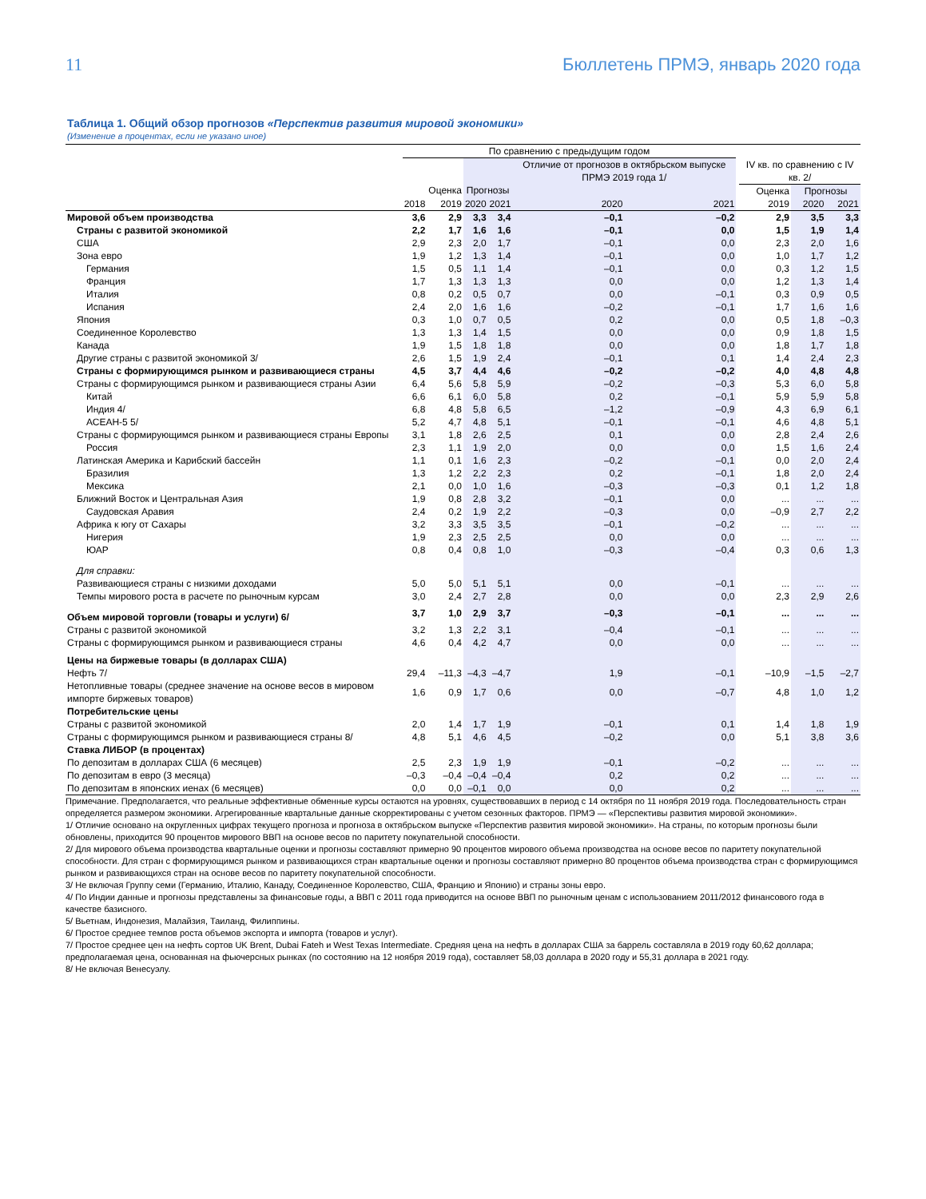11 Бюллетень ПРМЭ, январь 2020 года
Таблица 1. Общий обзор прогнозов «Перспектив развития мировой экономики»
(Изменение в процентах, если не указано иное)
| | По сравнению с предыдущим годом | | | | | | | | | |
| --- | --- | --- | --- | --- | --- | --- | --- | --- | --- | --- |
| | | | | | Отличие от прогнозов в октябрьском выпуске ПРМЭ 2019 года 1/ | | | IV кв. по сравнению с IV кв. 2/ | | |
| | | Оценка | Прогнозы | | | | | Оценка | Прогнозы | |
| | 2018 | 2019 | 2020 | 2021 | 2020 | 2021 | | 2019 | 2020 | 2021 |
| Мировой объем производства | 3,6 | 2,9 | 3,3 | 3,4 | –0,1 | –0,2 | | 2,9 | 3,5 | 3,3 |
| Страны с развитой экономикой | 2,2 | 1,7 | 1,6 | 1,6 | –0,1 | 0,0 | | 1,5 | 1,9 | 1,4 |
| США | 2,9 | 2,3 | 2,0 | 1,7 | –0,1 | 0,0 | | 2,3 | 2,0 | 1,6 |
| Зона евро | 1,9 | 1,2 | 1,3 | 1,4 | –0,1 | 0,0 | | 1,0 | 1,7 | 1,2 |
| Германия | 1,5 | 0,5 | 1,1 | 1,4 | –0,1 | 0,0 | | 0,3 | 1,2 | 1,5 |
| Франция | 1,7 | 1,3 | 1,3 | 1,3 | 0,0 | 0,0 | | 1,2 | 1,3 | 1,4 |
| Италия | 0,8 | 0,2 | 0,5 | 0,7 | 0,0 | –0,1 | | 0,3 | 0,9 | 0,5 |
| Испания | 2,4 | 2,0 | 1,6 | 1,6 | –0,2 | –0,1 | | 1,7 | 1,6 | 1,6 |
| Япония | 0,3 | 1,0 | 0,7 | 0,5 | 0,2 | 0,0 | | 0,5 | 1,8 | –0,3 |
| Соединенное Королевство | 1,3 | 1,3 | 1,4 | 1,5 | 0,0 | 0,0 | | 0,9 | 1,8 | 1,5 |
| Канада | 1,9 | 1,5 | 1,8 | 1,8 | 0,0 | 0,0 | | 1,8 | 1,7 | 1,8 |
| Другие страны с развитой экономикой 3/ | 2,6 | 1,5 | 1,9 | 2,4 | –0,1 | 0,1 | | 1,4 | 2,4 | 2,3 |
| Страны с формирующимся рынком и развивающиеся страны | 4,5 | 3,7 | 4,4 | 4,6 | –0,2 | –0,2 | | 4,0 | 4,8 | 4,8 |
| Страны с формирующимся рынком и развивающиеся страны Азии | 6,4 | 5,6 | 5,8 | 5,9 | –0,2 | –0,3 | | 5,3 | 6,0 | 5,8 |
| Китай | 6,6 | 6,1 | 6,0 | 5,8 | 0,2 | –0,1 | | 5,9 | 5,9 | 5,8 |
| Индия 4/ | 6,8 | 4,8 | 5,8 | 6,5 | –1,2 | –0,9 | | 4,3 | 6,9 | 6,1 |
| АСЕАН-5 5/ | 5,2 | 4,7 | 4,8 | 5,1 | –0,1 | –0,1 | | 4,6 | 4,8 | 5,1 |
| Страны с формирующимся рынком и развивающиеся страны Европы | 3,1 | 1,8 | 2,6 | 2,5 | 0,1 | 0,0 | | 2,8 | 2,4 | 2,6 |
| Россия | 2,3 | 1,1 | 1,9 | 2,0 | 0,0 | 0,0 | | 1,5 | 1,6 | 2,4 |
| Латинская Америка и Карибский бассейн | 1,1 | 0,1 | 1,6 | 2,3 | –0,2 | –0,1 | | 0,0 | 2,0 | 2,4 |
| Бразилия | 1,3 | 1,2 | 2,2 | 2,3 | 0,2 | –0,1 | | 1,8 | 2,0 | 2,4 |
| Мексика | 2,1 | 0,0 | 1,0 | 1,6 | –0,3 | –0,3 | | 0,1 | 1,2 | 1,8 |
| Ближний Восток и Центральная Азия | 1,9 | 0,8 | 2,8 | 3,2 | –0,1 | 0,0 | | ... | ... | ... |
| Саудовская Аравия | 2,4 | 0,2 | 1,9 | 2,2 | –0,3 | 0,0 | | –0,9 | 2,7 | 2,2 |
| Африка к югу от Сахары | 3,2 | 3,3 | 3,5 | 3,5 | –0,1 | –0,2 | | ... | ... | ... |
| Нигерия | 1,9 | 2,3 | 2,5 | 2,5 | 0,0 | 0,0 | | ... | ... | ... |
| ЮАР | 0,8 | 0,4 | 0,8 | 1,0 | –0,3 | –0,4 | | 0,3 | 0,6 | 1,3 |
| Для справки: | | | | | | | | | | |
| Развивающиеся страны с низкими доходами | 5,0 | 5,0 | 5,1 | 5,1 | 0,0 | –0,1 | | ... | ... | ... |
| Темпы мирового роста в расчете по рыночным курсам | 3,0 | 2,4 | 2,7 | 2,8 | 0,0 | 0,0 | | 2,3 | 2,9 | 2,6 |
| Объем мировой торговли (товары и услуги) 6/ | 3,7 | 1,0 | 2,9 | 3,7 | –0,3 | –0,1 | | ... | ... | ... |
| Страны с развитой экономикой | 3,2 | 1,3 | 2,2 | 3,1 | –0,4 | –0,1 | | ... | ... | ... |
| Страны с формирующимся рынком и развивающиеся страны | 4,6 | 0,4 | 4,2 | 4,7 | 0,0 | 0,0 | | ... | ... | ... |
| Цены на биржевые товары (в долларах США) | | | | | | | | | | |
| Нефть 7/ | 29,4 | –11,3 | –4,3 | –4,7 | 1,9 | –0,1 | | –10,9 | –1,5 | –2,7 |
| Нетопливные товары (среднее значение на основе весов в мировом импорте биржевых товаров) | 1,6 | 0,9 | 1,7 | 0,6 | 0,0 | –0,7 | | 4,8 | 1,0 | 1,2 |
| Потребительские цены | | | | | | | | | | |
| Страны с развитой экономикой | 2,0 | 1,4 | 1,7 | 1,9 | –0,1 | 0,1 | | 1,4 | 1,8 | 1,9 |
| Страны с формирующимся рынком и развивающиеся страны 8/ | 4,8 | 5,1 | 4,6 | 4,5 | –0,2 | 0,0 | | 5,1 | 3,8 | 3,6 |
| Ставка ЛИБОР (в процентах) | | | | | | | | | | |
| По депозитам в долларах США (6 месяцев) | 2,5 | 2,3 | 1,9 | 1,9 | –0,1 | –0,2 | | ... | ... | ... |
| По депозитам в евро (3 месяца) | –0,3 | –0,4 | –0,4 | –0,4 | 0,2 | 0,2 | | ... | ... | ... |
| По депозитам в японских иенах (6 месяцев) | 0,0 | 0,0 | –0,1 | 0,0 | 0,0 | 0,2 | | ... | ... | ... |
Примечание. Предполагается, что реальные эффективные обменные курсы остаются на уровнях, существовавших в период с 14 октября по 11 ноября 2019 года. Последовательность стран определяется размером экономики. Агрегированные квартальные данные скорректированы с учетом сезонных факторов. ПРМЭ — «Перспективы развития мировой экономики».
1/ Отличие основано на округленных цифрах текущего прогноза и прогноза в октябрьском выпуске «Перспектив развития мировой экономики». На страны, по которым прогнозы были обновлены, приходится 90 процентов мирового ВВП на основе весов по паритету покупательной способности.
2/ Для мирового объема производства квартальные оценки и прогнозы составляют примерно 90 процентов мирового объема производства на основе весов по паритету покупательной способности. Для стран с формирующимся рынком и развивающихся стран квартальные оценки и прогнозы составляют примерно 80 процентов объема производства стран с формирующимся рынком и развивающихся стран на основе весов по паритету покупательной способности.
3/ Не включая Группу семи (Германию, Италию, Канаду, Соединенное Королевство, США, Францию и Японию) и страны зоны евро.
4/ По Индии данные и прогнозы представлены за финансовые годы, а ВВП с 2011 года приводится на основе ВВП по рыночным ценам с использованием 2011/2012 финансового года в качестве базисного.
5/ Вьетнам, Индонезия, Малайзия, Таиланд, Филиппины.
6/ Простое среднее темпов роста объемов экспорта и импорта (товаров и услуг).
7/ Простое среднее цен на нефть сортов UK Brent, Dubai Fateh и West Texas Intermediate. Средняя цена на нефть в долларах США за баррель составляла в 2019 году 60,62 доллара; предполагаемая цена, основанная на фьючерсных рынках (по состоянию на 12 ноября 2019 года), составляет 58,03 доллара в 2020 году и 55,31 доллара в 2021 году.
8/ Не включая Венесуэлу.